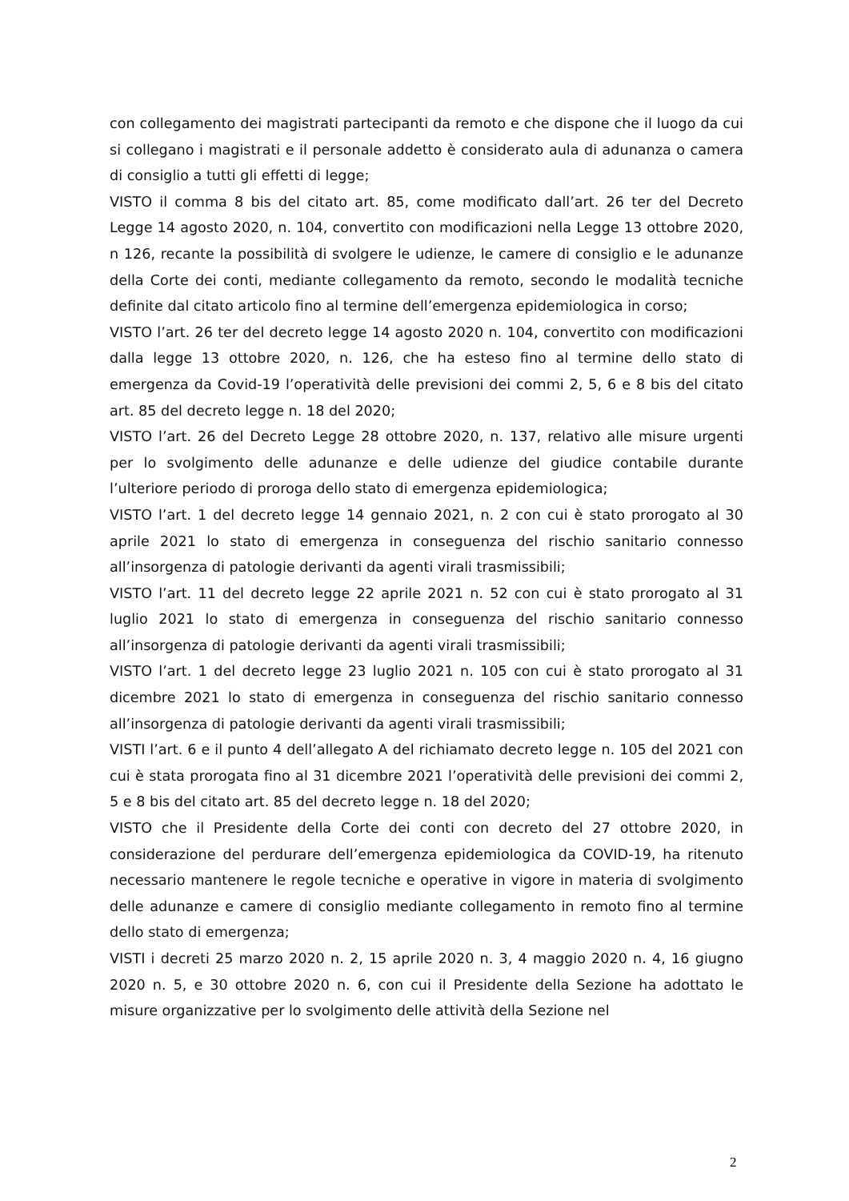con collegamento dei magistrati partecipanti da remoto e che dispone che il luogo da cui si collegano i magistrati e il personale addetto è considerato aula di adunanza o camera di consiglio a tutti gli effetti di legge;
VISTO il comma 8 bis del citato art. 85, come modificato dall’art. 26 ter del Decreto Legge 14 agosto 2020, n. 104, convertito con modificazioni nella Legge 13 ottobre 2020, n 126, recante la possibilità di svolgere le udienze, le camere di consiglio e le adunanze della Corte dei conti, mediante collegamento da remoto, secondo le modalità tecniche definite dal citato articolo fino al termine dell’emergenza epidemiologica in corso;
VISTO l’art. 26 ter del decreto legge 14 agosto 2020 n. 104, convertito con modificazioni dalla legge 13 ottobre 2020, n. 126, che ha esteso fino al termine dello stato di emergenza da Covid-19 l’operatività delle previsioni dei commi 2, 5, 6 e 8 bis del citato art. 85 del decreto legge n. 18 del 2020;
VISTO l’art. 26 del Decreto Legge 28 ottobre 2020, n. 137, relativo alle misure urgenti per lo svolgimento delle adunanze e delle udienze del giudice contabile durante l’ulteriore periodo di proroga dello stato di emergenza epidemiologica;
VISTO l’art. 1 del decreto legge 14 gennaio 2021, n. 2 con cui è stato prorogato al 30 aprile 2021 lo stato di emergenza in conseguenza del rischio sanitario connesso all’insorgenza di patologie derivanti da agenti virali trasmissibili;
VISTO l’art. 11 del decreto legge 22 aprile 2021 n. 52 con cui è stato prorogato al 31 luglio 2021 lo stato di emergenza in conseguenza del rischio sanitario connesso all’insorgenza di patologie derivanti da agenti virali trasmissibili;
VISTO l’art. 1 del decreto legge 23 luglio 2021 n. 105 con cui è stato prorogato al 31 dicembre 2021 lo stato di emergenza in conseguenza del rischio sanitario connesso all’insorgenza di patologie derivanti da agenti virali trasmissibili;
VISTI l’art. 6 e il punto 4 dell’allegato A del richiamato decreto legge n. 105 del 2021 con cui è stata prorogata fino al 31 dicembre 2021 l’operatività delle previsioni dei commi 2, 5 e 8 bis del citato art. 85 del decreto legge n. 18 del 2020;
VISTO che il Presidente della Corte dei conti con decreto del 27 ottobre 2020, in considerazione del perdurare dell’emergenza epidemiologica da COVID-19, ha ritenuto necessario mantenere le regole tecniche e operative in vigore in materia di svolgimento delle adunanze e camere di consiglio mediante collegamento in remoto fino al termine dello stato di emergenza;
VISTI i decreti 25 marzo 2020 n. 2, 15 aprile 2020 n. 3, 4 maggio 2020 n. 4, 16 giugno 2020 n. 5, e 30 ottobre 2020 n. 6, con cui il Presidente della Sezione ha adottato le misure organizzative per lo svolgimento delle attività della Sezione nel
2